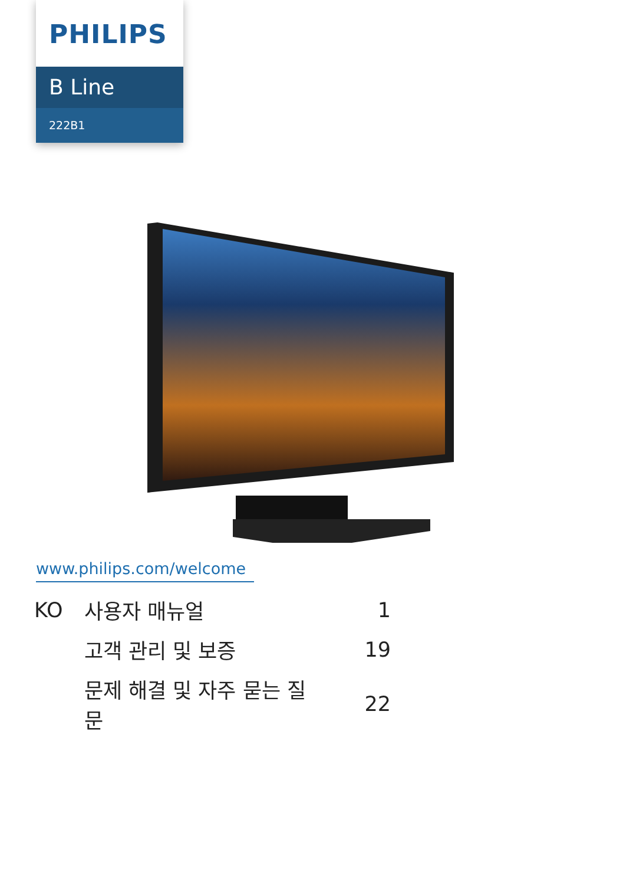PHILIPS
B Line
222B1
www.philips.com/welcome
| KO | 사용자 매뉴얼 | 1 |
| | 고객 관리 및 보증 | 19 |
| | 문제 해결 및 자주 묻는 질문 | 22 |